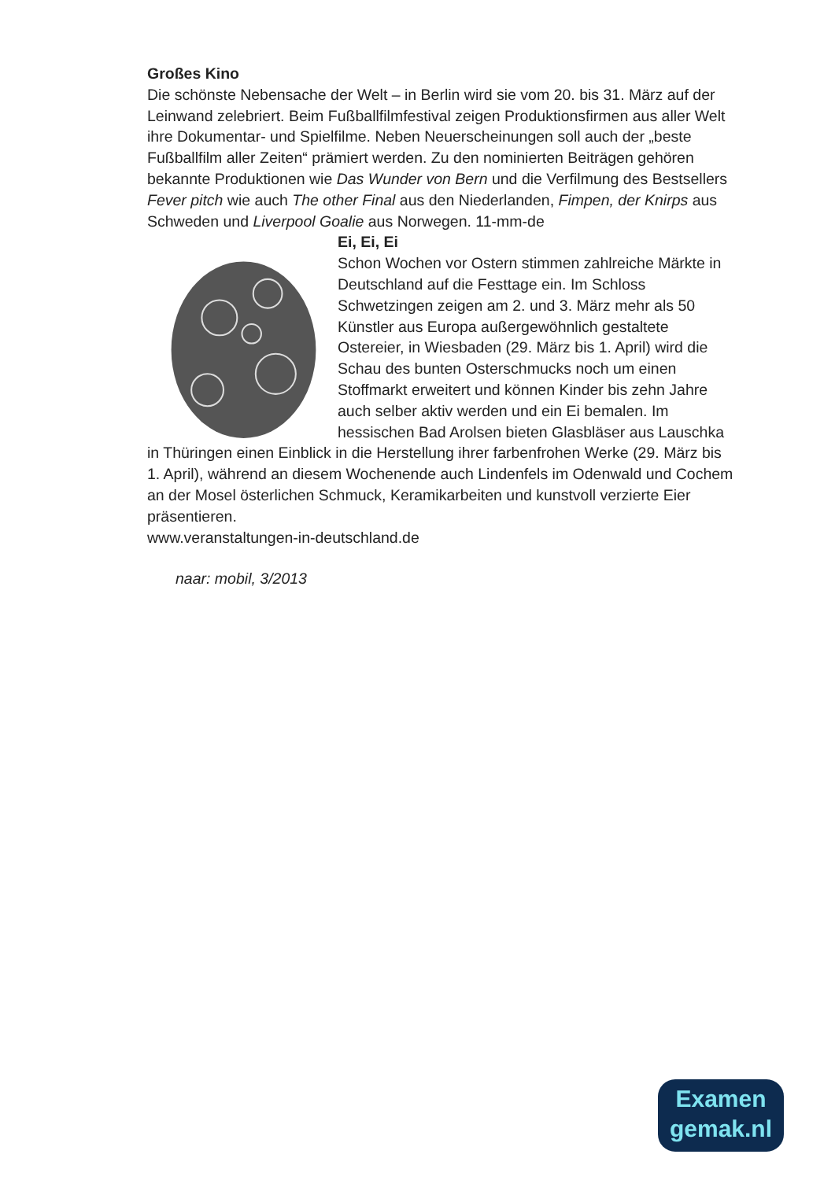Großes Kino
Die schönste Nebensache der Welt – in Berlin wird sie vom 20. bis 31. März auf der Leinwand zelebriert. Beim Fußballfilmfestival zeigen Produktionsfirmen aus aller Welt ihre Dokumentar- und Spielfilme. Neben Neuerscheinungen soll auch der „beste Fußballfilm aller Zeiten“ prämiert werden. Zu den nominierten Beiträgen gehören bekannte Produktionen wie Das Wunder von Bern und die Verfilmung des Bestsellers Fever pitch wie auch The other Final aus den Niederlanden, Fimpen, der Knirps aus Schweden und Liverpool Goalie aus Norwegen. 11-mm-de
Ei, Ei, Ei
Schon Wochen vor Ostern stimmen zahlreiche Märkte in Deutschland auf die Festtage ein. Im Schloss Schwetzingen zeigen am 2. und 3. März mehr als 50 Künstler aus Europa außergewöhnlich gestaltete Ostereier, in Wiesbaden (29. März bis 1. April) wird die Schau des bunten Osterschmucks noch um einen Stoffmarkt erweitert und können Kinder bis zehn Jahre auch selber aktiv werden und ein Ei bemalen. Im hessischen Bad Arolsen bieten Glasbläser aus Lauschka in Thüringen einen Einblick in die Herstellung ihrer farbenfrohen Werke (29. März bis 1. April), während an diesem Wochenende auch Lindenfels im Odenwald und Cochem an der Mosel österlichen Schmuck, Keramikarbeiten und kunstvoll verzierte Eier präsentieren.
www.veranstaltungen-in-deutschland.de
naar: mobil, 3/2013
Examen
gemak.nl